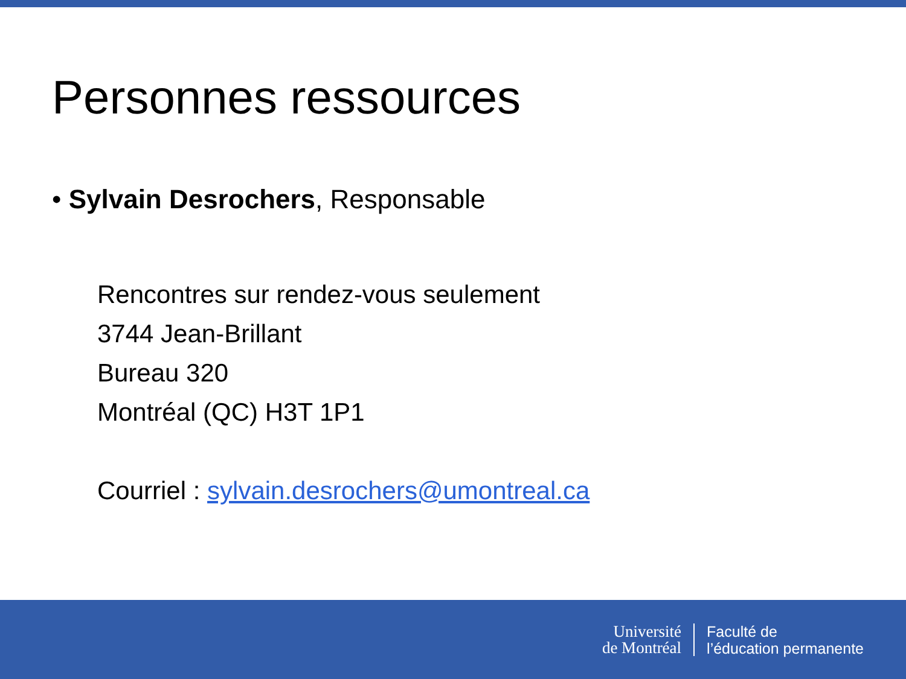Personnes ressources
• Sylvain Desrochers, Responsable
Rencontres sur rendez-vous seulement
3744 Jean-Brillant
Bureau 320
Montréal (QC) H3T 1P1
Courriel : sylvain.desrochers@umontreal.ca
Université
de Montréal
Faculté de
l’éducation permanente